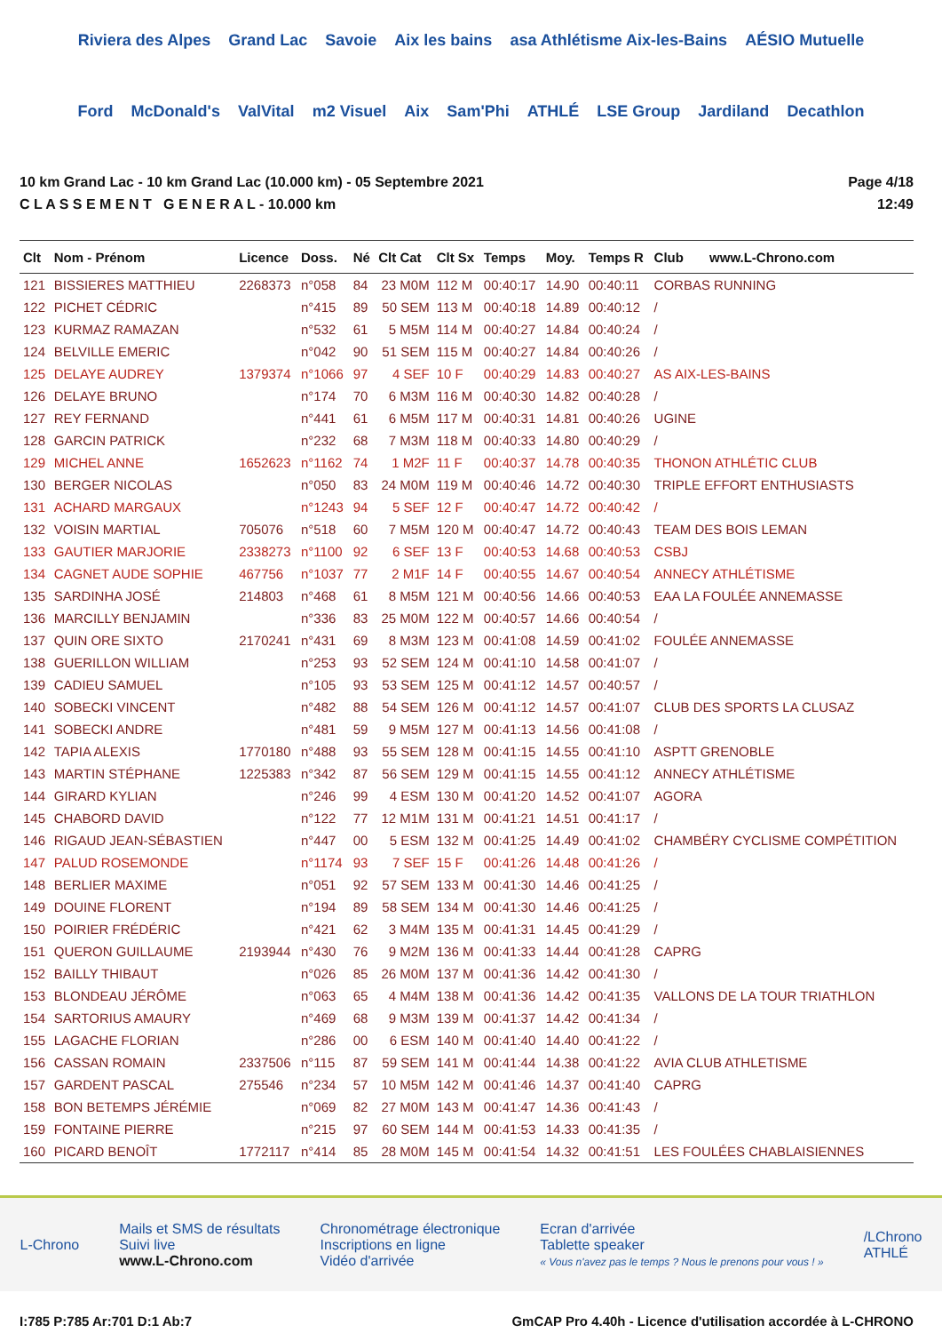Riviera des Alpes Grand Lac Savoie Aix les bains asa Athlétisme Aix-les-Bains AÉSIO Mutuelle Ford McDonald's ValVital m2 Visuel Aix Sam'Phi ATHLÉ LSE Group Jardiland Decathlon
10 km Grand Lac - 10 km Grand Lac (10.000 km) - 05 Septembre 2021
C L A S S E M E N T G E N E R A L - 10.000 km
Page 4/18
12:49
| Clt | Nom - Prénom | Licence | Doss. | Né | Clt Cat | Clt Sx | Temps | Moy. | Temps R | Club www.L-Chrono.com |
| --- | --- | --- | --- | --- | --- | --- | --- | --- | --- | --- |
| 121 | BISSIERES MATTHIEU | 2268373 | n°058 | 84 | 23 M0M | 112 M | 00:40:17 | 14.90 | 00:40:11 | CORBAS RUNNING |
| 122 | PICHET CÉDRIC | | n°415 | 89 | 50 SEM | 113 M | 00:40:18 | 14.89 | 00:40:12 | / |
| 123 | KURMAZ RAMAZAN | | n°532 | 61 | 5 M5M | 114 M | 00:40:27 | 14.84 | 00:40:24 | / |
| 124 | BELVILLE EMERIC | | n°042 | 90 | 51 SEM | 115 M | 00:40:27 | 14.84 | 00:40:26 | / |
| 125 | DELAYE AUDREY | 1379374 | n°1066 | 97 | 4 SEF | 10 F | 00:40:29 | 14.83 | 00:40:27 | AS AIX-LES-BAINS |
| 126 | DELAYE BRUNO | | n°174 | 70 | 6 M3M | 116 M | 00:40:30 | 14.82 | 00:40:28 | / |
| 127 | REY FERNAND | | n°441 | 61 | 6 M5M | 117 M | 00:40:31 | 14.81 | 00:40:26 | UGINE |
| 128 | GARCIN PATRICK | | n°232 | 68 | 7 M3M | 118 M | 00:40:33 | 14.80 | 00:40:29 | / |
| 129 | MICHEL ANNE | 1652623 | n°1162 | 74 | 1 M2F | 11 F | 00:40:37 | 14.78 | 00:40:35 | THONON ATHLÉTIC CLUB |
| 130 | BERGER NICOLAS | | n°050 | 83 | 24 M0M | 119 M | 00:40:46 | 14.72 | 00:40:30 | TRIPLE EFFORT ENTHUSIASTS |
| 131 | ACHARD MARGAUX | | n°1243 | 94 | 5 SEF | 12 F | 00:40:47 | 14.72 | 00:40:42 | / |
| 132 | VOISIN MARTIAL | 705076 | n°518 | 60 | 7 M5M | 120 M | 00:40:47 | 14.72 | 00:40:43 | TEAM DES BOIS LEMAN |
| 133 | GAUTIER MARJORIE | 2338273 | n°1100 | 92 | 6 SEF | 13 F | 00:40:53 | 14.68 | 00:40:53 | CSBJ |
| 134 | CAGNET AUDE SOPHIE | 467756 | n°1037 | 77 | 2 M1F | 14 F | 00:40:55 | 14.67 | 00:40:54 | ANNECY ATHLÉTISME |
| 135 | SARDINHA JOSÉ | 214803 | n°468 | 61 | 8 M5M | 121 M | 00:40:56 | 14.66 | 00:40:53 | EAA LA FOULÉE ANNEMASSE |
| 136 | MARCILLY BENJAMIN | | n°336 | 83 | 25 M0M | 122 M | 00:40:57 | 14.66 | 00:40:54 | / |
| 137 | QUIN ORE SIXTO | 2170241 | n°431 | 69 | 8 M3M | 123 M | 00:41:08 | 14.59 | 00:41:02 | FOULÉE ANNEMASSE |
| 138 | GUERILLON WILLIAM | | n°253 | 93 | 52 SEM | 124 M | 00:41:10 | 14.58 | 00:41:07 | / |
| 139 | CADIEU SAMUEL | | n°105 | 93 | 53 SEM | 125 M | 00:41:12 | 14.57 | 00:40:57 | / |
| 140 | SOBECKI VINCENT | | n°482 | 88 | 54 SEM | 126 M | 00:41:12 | 14.57 | 00:41:07 | CLUB DES SPORTS LA CLUSAZ |
| 141 | SOBECKI ANDRE | | n°481 | 59 | 9 M5M | 127 M | 00:41:13 | 14.56 | 00:41:08 | / |
| 142 | TAPIA ALEXIS | 1770180 | n°488 | 93 | 55 SEM | 128 M | 00:41:15 | 14.55 | 00:41:10 | ASPTT GRENOBLE |
| 143 | MARTIN STÉPHANE | 1225383 | n°342 | 87 | 56 SEM | 129 M | 00:41:15 | 14.55 | 00:41:12 | ANNECY ATHLÉTISME |
| 144 | GIRARD KYLIAN | | n°246 | 99 | 4 ESM | 130 M | 00:41:20 | 14.52 | 00:41:07 | AGORA |
| 145 | CHABORD DAVID | | n°122 | 77 | 12 M1M | 131 M | 00:41:21 | 14.51 | 00:41:17 | / |
| 146 | RIGAUD JEAN-SÉBASTIEN | | n°447 | 00 | 5 ESM | 132 M | 00:41:25 | 14.49 | 00:41:02 | CHAMBÉRY CYCLISME COMPÉTITION |
| 147 | PALUD ROSEMONDE | | n°1174 | 93 | 7 SEF | 15 F | 00:41:26 | 14.48 | 00:41:26 | / |
| 148 | BERLIER MAXIME | | n°051 | 92 | 57 SEM | 133 M | 00:41:30 | 14.46 | 00:41:25 | / |
| 149 | DOUINE FLORENT | | n°194 | 89 | 58 SEM | 134 M | 00:41:30 | 14.46 | 00:41:25 | / |
| 150 | POIRIER FRÉDÉRIC | | n°421 | 62 | 3 M4M | 135 M | 00:41:31 | 14.45 | 00:41:29 | / |
| 151 | QUERON GUILLAUME | 2193944 | n°430 | 76 | 9 M2M | 136 M | 00:41:33 | 14.44 | 00:41:28 | CAPRG |
| 152 | BAILLY THIBAUT | | n°026 | 85 | 26 M0M | 137 M | 00:41:36 | 14.42 | 00:41:30 | / |
| 153 | BLONDEAU JÉRÔME | | n°063 | 65 | 4 M4M | 138 M | 00:41:36 | 14.42 | 00:41:35 | VALLONS DE LA TOUR TRIATHLON |
| 154 | SARTORIUS AMAURY | | n°469 | 68 | 9 M3M | 139 M | 00:41:37 | 14.42 | 00:41:34 | / |
| 155 | LAGACHE FLORIAN | | n°286 | 00 | 6 ESM | 140 M | 00:41:40 | 14.40 | 00:41:22 | / |
| 156 | CASSAN ROMAIN | 2337506 | n°115 | 87 | 59 SEM | 141 M | 00:41:44 | 14.38 | 00:41:22 | AVIA CLUB ATHLETISME |
| 157 | GARDENT PASCAL | 275546 | n°234 | 57 | 10 M5M | 142 M | 00:41:46 | 14.37 | 00:41:40 | CAPRG |
| 158 | BON BETEMPS JÉRÉMIE | | n°069 | 82 | 27 M0M | 143 M | 00:41:47 | 14.36 | 00:41:43 | / |
| 159 | FONTAINE PIERRE | | n°215 | 97 | 60 SEM | 144 M | 00:41:53 | 14.33 | 00:41:35 | / |
| 160 | PICARD BENOÎT | 1772117 | n°414 | 85 | 28 M0M | 145 M | 00:41:54 | 14.32 | 00:41:51 | LES FOULÉES CHABLAISIENNES |
L-Chrono
Mails et SMS de résultats
Suivi live
www.L-Chrono.com
Chronométrage électronique
Inscriptions en ligne
Vidéo d'arrivée
Ecran d'arrivée
Tablette speaker
« Vous n'avez pas le temps ? Nous le prenons pour vous ! »
/LChrono
ATHLÉ
I:785 P:785 Ar:701 D:1 Ab:7 GmCAP Pro 4.40h - Licence d'utilisation accordée à L-CHRONO